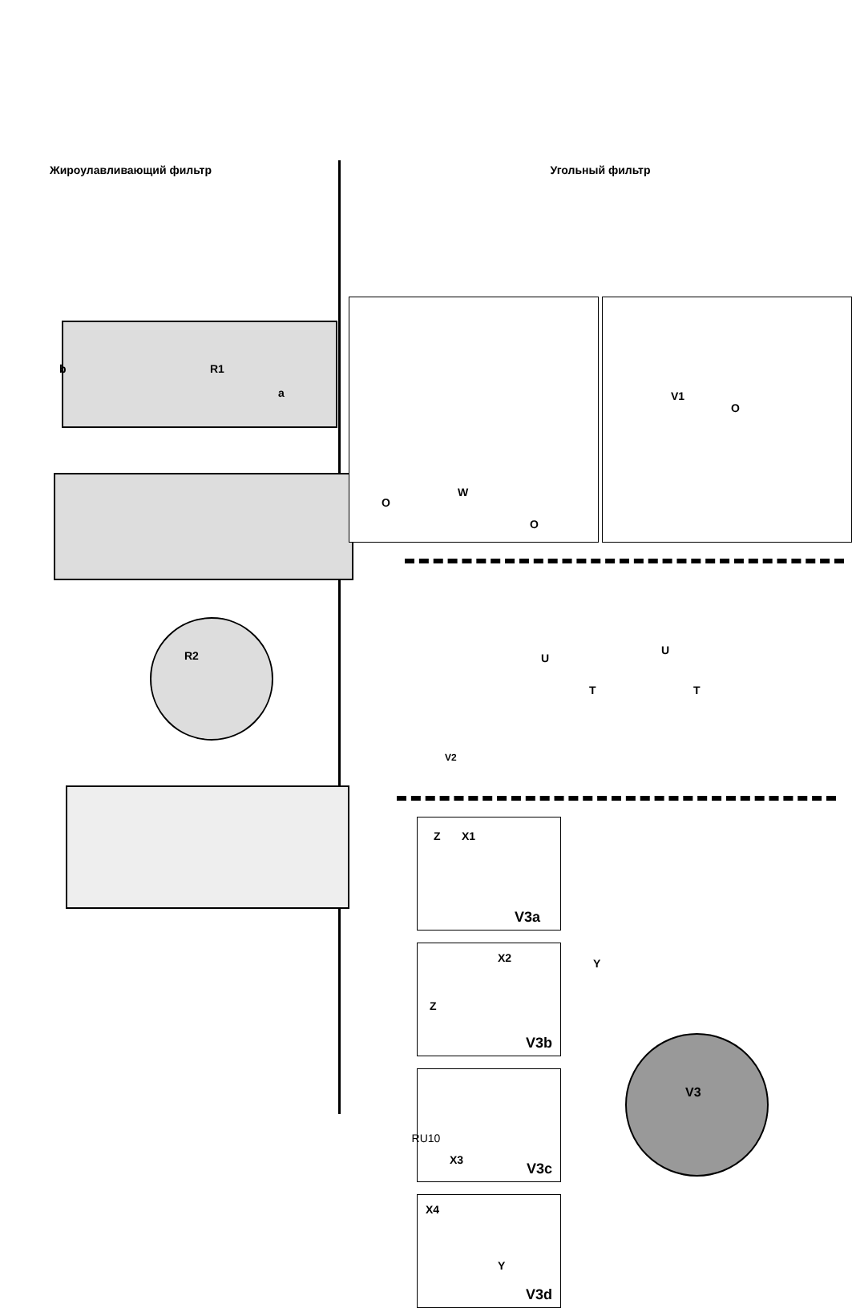Жироулавливающий фильтр
R1 b
a
R2
Угольный фильтр
W
O
O
V1
O
U
U
T T
V2
Z X1
V3a
X2
Z
V3b
X3
V3c
X4
Y
V3d
Y
V3
RU10